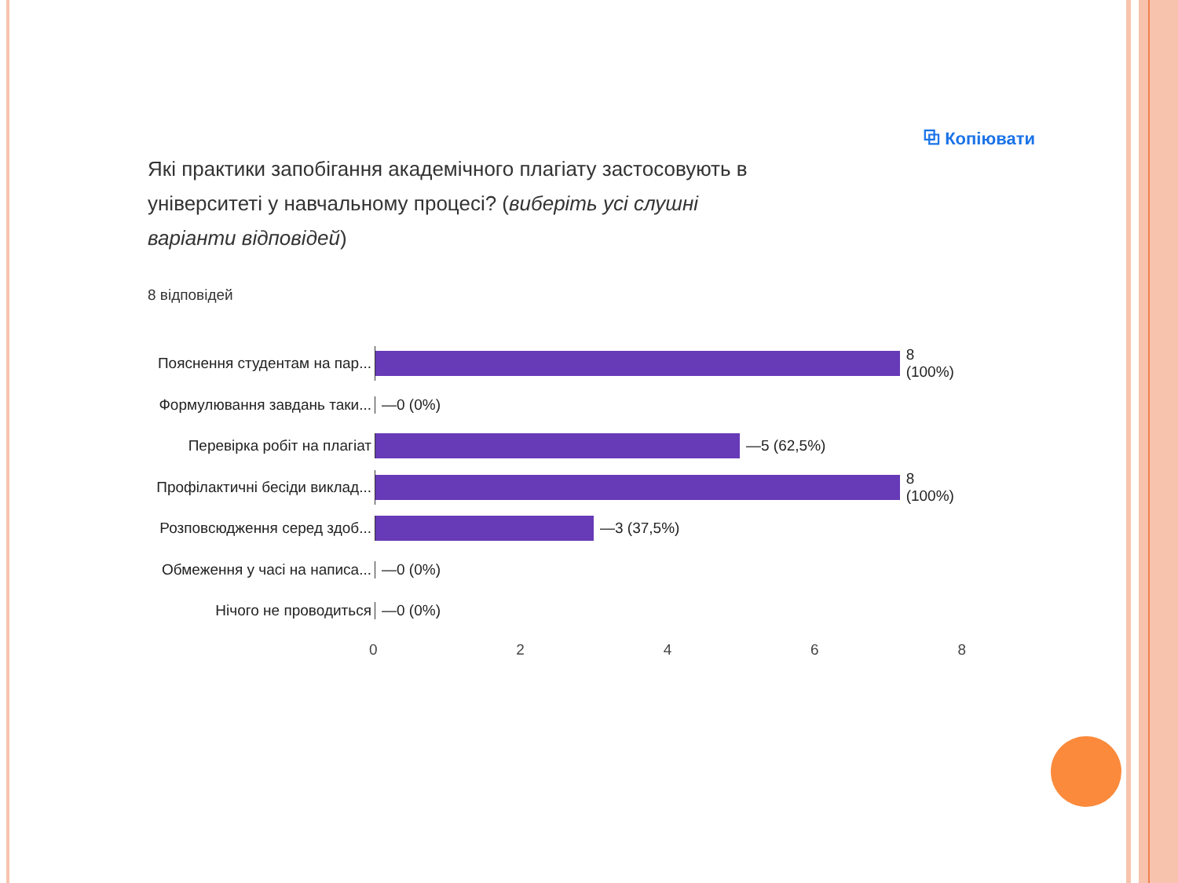⧉ Копіювати
Які практики запобігання академічного плагіату застосовують в університеті у навчальному процесі? (виберіть усі слушні варіанти відповідей)
8 відповідей
Пояснення студентам на пар... 8 (100%)
Формулювання завдань таки... —0 (0%)
Перевірка робіт на плагіат —5 (62,5%)
Профілактичні бесіди виклад... 8 (100%)
Розповсюдження серед здоб... —3 (37,5%)
Обмеження у часі на написа... —0 (0%)
Нічого не проводиться —0 (0%)
0 2 4 6 8